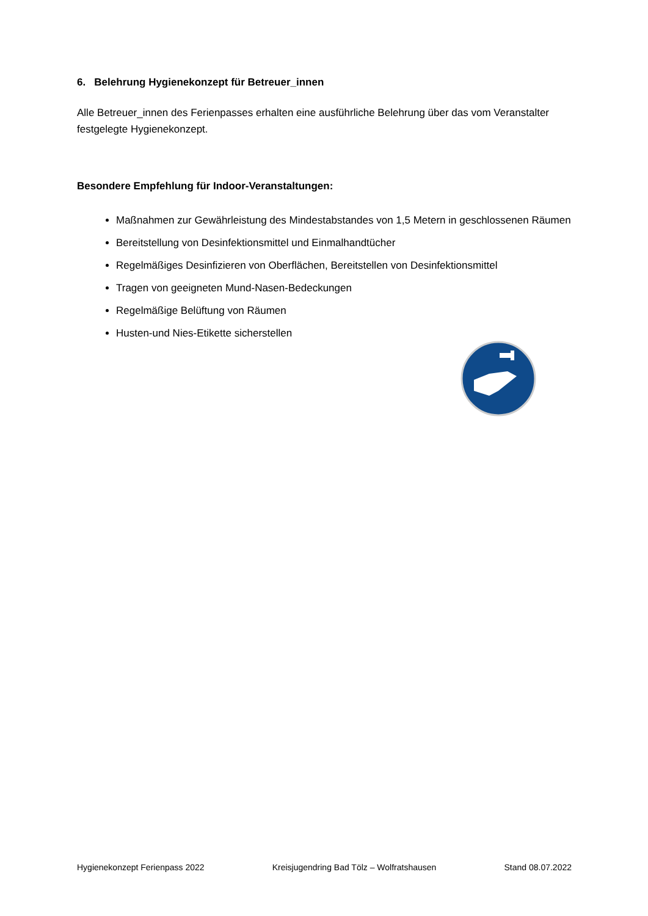6. Belehrung Hygienekonzept für Betreuer_innen
Alle Betreuer_innen des Ferienpasses erhalten eine ausführliche Belehrung über das vom Veranstalter festgelegte Hygienekonzept.
Besondere Empfehlung für Indoor-Veranstaltungen:
Maßnahmen zur Gewährleistung des Mindestabstandes von 1,5 Metern in geschlossenen Räumen
Bereitstellung von Desinfektionsmittel und Einmalhandtücher
Regelmäßiges Desinfizieren von Oberflächen, Bereitstellen von Desinfektionsmittel
Tragen von geeigneten Mund-Nasen-Bedeckungen
Regelmäßige Belüftung von Räumen
Husten-und Nies-Etikette sicherstellen
Hygienekonzept Ferienpass 2022 Kreisjugendring Bad Tölz – Wolfratshausen Stand 08.07.2022